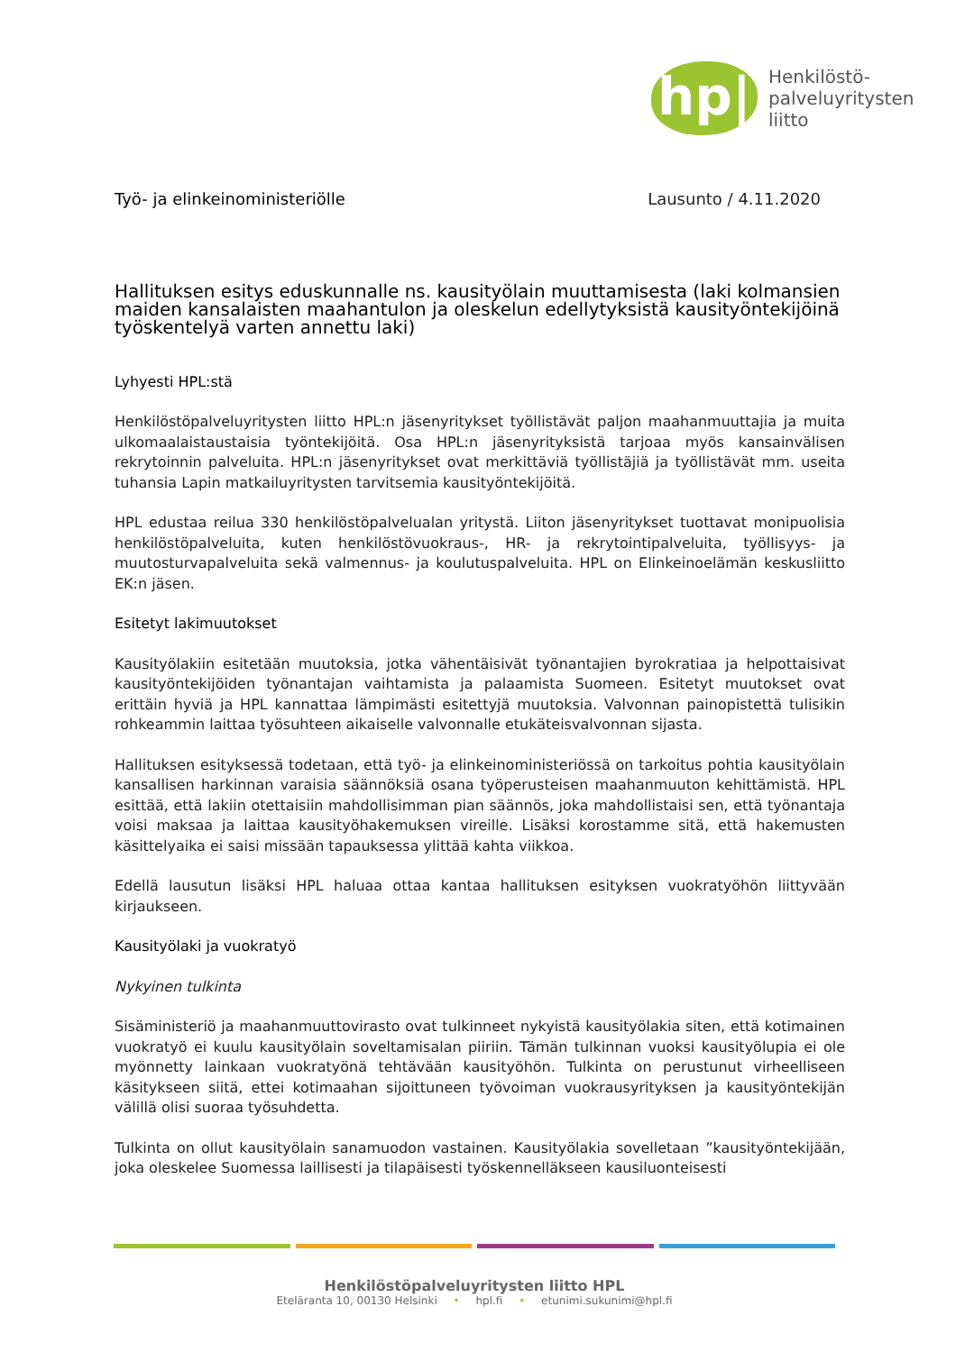hp|
Henkilöstö-
palveluyritysten
liitto
Työ- ja elinkeinoministeriölle Lausunto / 4.11.2020
Hallituksen esitys eduskunnalle ns. kausityölain muuttamisesta (laki kolmansien maiden kansalaisten maahantulon ja oleskelun edellytyksistä kausityöntekijöinä työskentelyä varten annettu laki)
Lyhyesti HPL:stä
Henkilöstöpalveluyritysten liitto HPL:n jäsenyritykset työllistävät paljon maahanmuuttajia ja muita ulkomaalaistaustaisia työntekijöitä. Osa HPL:n jäsenyrityksistä tarjoaa myös kansainvälisen rekrytoinnin palveluita. HPL:n jäsenyritykset ovat merkittäviä työllistäjiä ja työllistävät mm. useita tuhansia Lapin matkailuyritysten tarvitsemia kausityöntekijöitä.
HPL edustaa reilua 330 henkilöstöpalvelualan yritystä. Liiton jäsenyritykset tuottavat monipuolisia henkilöstöpalveluita, kuten henkilöstövuokraus-, HR- ja rekrytointipalveluita, työllisyys- ja muutosturvapalveluita sekä valmennus- ja koulutuspalveluita. HPL on Elinkeinoelämän keskusliitto EK:n jäsen.
Esitetyt lakimuutokset
Kausityölakiin esitetään muutoksia, jotka vähentäisivät työnantajien byrokratiaa ja helpottaisivat kausityöntekijöiden työnantajan vaihtamista ja palaamista Suomeen. Esitetyt muutokset ovat erittäin hyviä ja HPL kannattaa lämpimästi esitettyjä muutoksia. Valvonnan painopistettä tulisikin rohkeammin laittaa työsuhteen aikaiselle valvonnalle etukäteisvalvonnan sijasta.
Hallituksen esityksessä todetaan, että työ- ja elinkeinoministeriössä on tarkoitus pohtia kausityölain kansallisen harkinnan varaisia säännöksiä osana työperusteisen maahanmuuton kehittämistä. HPL esittää, että lakiin otettaisiin mahdollisimman pian säännös, joka mahdollistaisi sen, että työnantaja voisi maksaa ja laittaa kausityöhakemuksen vireille. Lisäksi korostamme sitä, että hakemusten käsittelyaika ei saisi missään tapauksessa ylittää kahta viikkoa.
Edellä lausutun lisäksi HPL haluaa ottaa kantaa hallituksen esityksen vuokratyöhön liittyvään kirjaukseen.
Kausityölaki ja vuokratyö
Nykyinen tulkinta
Sisäministeriö ja maahanmuuttovirasto ovat tulkinneet nykyistä kausityölakia siten, että kotimainen vuokratyö ei kuulu kausityölain soveltamisalan piiriin. Tämän tulkinnan vuoksi kausityölupia ei ole myönnetty lainkaan vuokratyönä tehtävään kausityöhön. Tulkinta on perustunut virheelliseen käsitykseen siitä, ettei kotimaahan sijoittuneen työvoiman vuokrausyrityksen ja kausityöntekijän välillä olisi suoraa työsuhdetta.
Tulkinta on ollut kausityölain sanamuodon vastainen. Kausityölakia sovelletaan ”kausityöntekijään, joka oleskelee Suomessa laillisesti ja tilapäisesti työskennelläkseen kausiluonteisesti
Henkilöstöpalveluyritysten liitto HPL
Eteläranta 10, 00130 Helsinki • hpl.fi • etunimi.sukunimi@hpl.fi